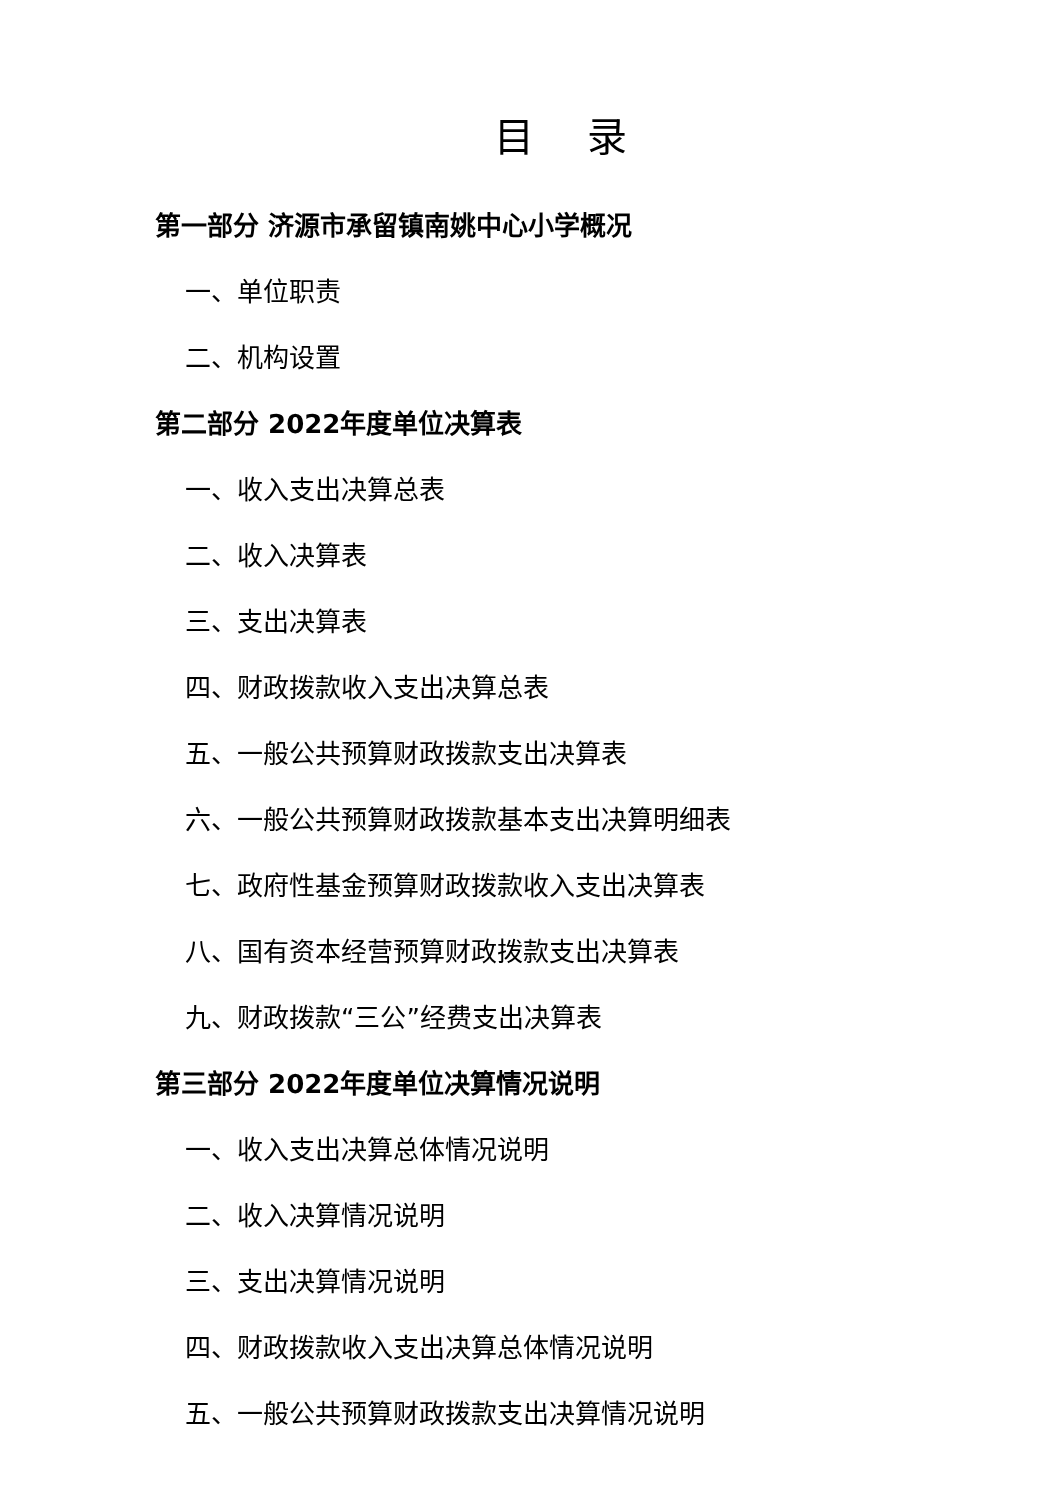目 录
第一部分 济源市承留镇南姚中心小学概况
一、单位职责
二、机构设置
第二部分 2022年度单位决算表
一、收入支出决算总表
二、收入决算表
三、支出决算表
四、财政拨款收入支出决算总表
五、一般公共预算财政拨款支出决算表
六、一般公共预算财政拨款基本支出决算明细表
七、政府性基金预算财政拨款收入支出决算表
八、国有资本经营预算财政拨款支出决算表
九、财政拨款“三公”经费支出决算表
第三部分 2022年度单位决算情况说明
一、收入支出决算总体情况说明
二、收入决算情况说明
三、支出决算情况说明
四、财政拨款收入支出决算总体情况说明
五、一般公共预算财政拨款支出决算情况说明